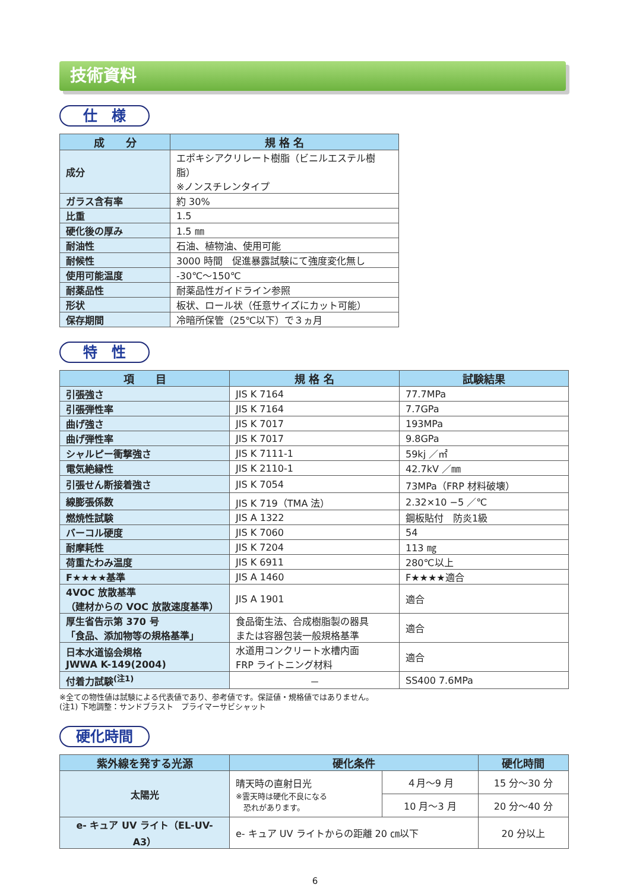技術資料
仕　様
| 成 分 | 規 格 名 |
| --- | --- |
| 成分 | エポキシアクリレート樹脂（ビニルエステル樹脂） ※ノンスチレンタイプ |
| ガラス含有率 | 約 30% |
| 比重 | 1.5 |
| 硬化後の厚み | 1.5 ㎜ |
| 耐油性 | 石油、植物油、使用可能 |
| 耐候性 | 3000 時間 促進暴露試験にて強度変化無し |
| 使用可能温度 | -30℃～150℃ |
| 耐薬品性 | 耐薬品性ガイドライン参照 |
| 形状 | 板状、ロール状（任意サイズにカット可能） |
| 保存期間 | 冷暗所保管（25℃以下）で３ヵ月 |
特　性
| 項 目 | 規 格 名 | 試験結果 |
| --- | --- | --- |
| 引張強さ | JIS K 7164 | 77.7MPa |
| 引張弾性率 | JIS K 7164 | 7.7GPa |
| 曲げ強さ | JIS K 7017 | 193MPa |
| 曲げ弾性率 | JIS K 7017 | 9.8GPa |
| シャルピー衝撃強さ | JIS K 7111-1 | 59kj ／㎡ |
| 電気絶縁性 | JIS K 2110-1 | 42.7kV ／㎜ |
| 引張せん断接着強さ | JIS K 7054 | 73MPa（FRP 材料破壊） |
| 線膨張係数 | JIS K 719（TMA 法） | 2.32×10 −5 ／℃ |
| 燃焼性試験 | JIS A 1322 | 鋼板貼付 防炎1級 |
| バーコル硬度 | JIS K 7060 | 54 |
| 耐摩耗性 | JIS K 7204 | 113 ㎎ |
| 荷重たわみ温度 | JIS K 6911 | 280℃以上 |
| F★★★★基準 | JIS A 1460 | F★★★★適合 |
| 4VOC 放散基準 （建材からの VOC 放散速度基準） | JIS A 1901 | 適合 |
| 厚生省告示第 370 号 「食品、添加物等の規格基準」 | 食品衛生法、合成樹脂製の器具 または容器包装一般規格基準 | 適合 |
| 日本水道協会規格 JWWA K-149(2004) | 水道用コンクリート水槽内面 FRP ライトニング材料 | 適合 |
| 付着力試験<sup>(注1)</sup> | － | SS400 7.6MPa |
※全ての物性値は試験による代表値であり、参考値です。保証値・規格値ではありません。
(注1) 下地調整：サンドブラスト　プライマーサビシャット
硬化時間
| 紫外線を発する光源 | 硬化条件 | | 硬化時間 |
| --- | --- | --- | --- |
| 太陽光 | 晴天時の直射日光 ※雲天時は硬化不良になる 恐れがあります。 | ４月～9 月 | 15 分～30 分 |
| | | 10 月～3 月 | 20 分～40 分 |
| e- キュア UV ライト（EL-UV-A3） | e- キュア UV ライトからの距離 20 ㎝以下 | | 20 分以上 |
6